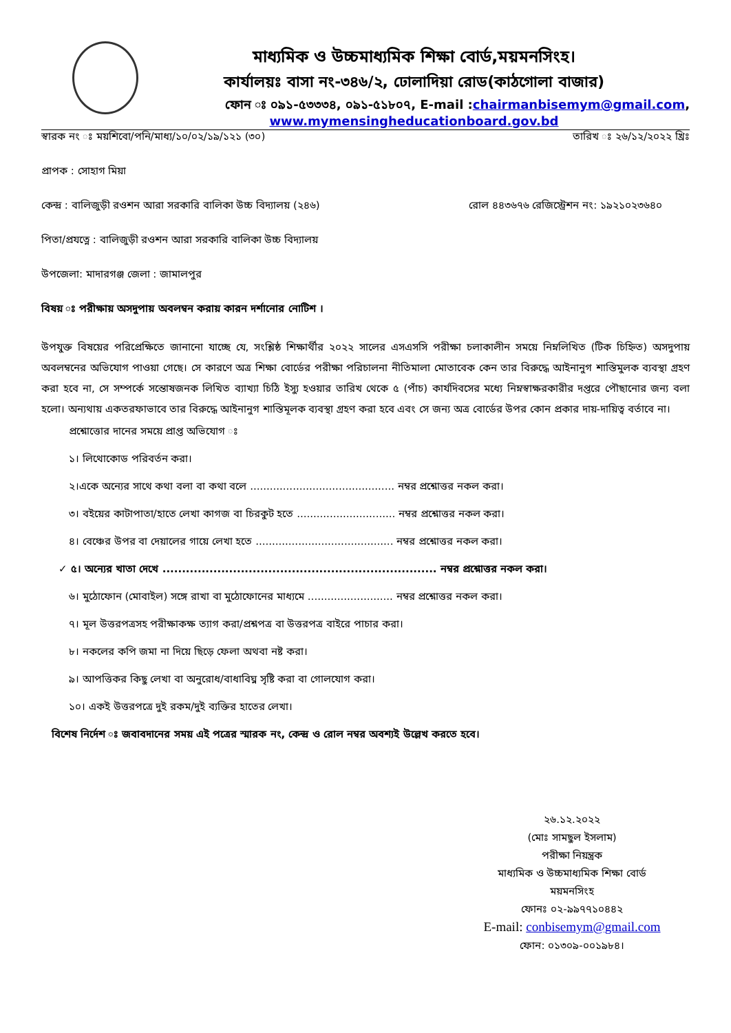মাধ্যমিক ও উচ্চমাধ্যমিক শিক্ষা বোর্ড,ময়মনসিংহ।
কার্যালয়ঃ বাসা নং-৩৪৬/২, ঢোলাদিয়া রোড(কাঠগোলা বাজার)
ফোন ঃ ০৯১-৫৩৩৩৪, ০৯১-৫১৮০৭, E-mail :chairmanbisemym@gmail.com,
www.mymensingheducationboard.gov.bd
স্বারক নং ঃ ময়শিবো/পনি/মাধ্য/১০/০২/১৯/১২১ (৩০) তারিখ ঃ ২৬/১২/২০২২ খ্রিঃ
প্রাপক : সোহাগ মিয়া
কেন্দ্র : বালিজুড়ী রওশন আরা সরকারি বালিকা উচ্চ বিদ্যালয় (২৪৬) রোল ৪৪৩৬৭৬ রেজিস্ট্রেশন নং: ১৯২১০২৩৬৪০
পিতা/প্রযত্নে : বালিজুড়ী রওশন আরা সরকারি বালিকা উচ্চ বিদ্যালয়
উপজেলা: মাদারগঞ্জ জেলা : জামালপুর
বিষয় ঃ পরীক্ষায় অসদুপায় অবলম্বন করায় কারন দর্শানোর নোটিশ ।
উপযুক্ত বিষয়ের পরিপ্রেক্ষিতে জানানো যাচ্ছে যে, সংশ্লিষ্ঠ শিক্ষার্থীর ২০২২ সালের এসএসসি পরীক্ষা চলাকালীন সময়ে নিম্নলিখিত (টিক চিহ্নিত) অসদুপায় অবলম্বনের অভিযোগ পাওয়া গেছে। সে কারণে অত্র শিক্ষা বোর্ডের পরীক্ষা পরিচালনা নীতিমালা মোতাবেক কেন তার বিরুদ্ধে আইনানুগ শাস্তিমুলক ব্যবস্থা গ্রহণ করা হবে না, সে সম্পর্কে সন্তোষজনক লিখিত ব্যাখ্যা চিঠি ইস্যু হওয়ার তারিখ থেকে ৫ (পাঁচ) কার্যদিবসের মধ্যে নিম্নস্বাক্ষরকারীর দপ্তরে পৌছানোর জন্য বলা হলো। অন্যথায় একতরফাভাবে তার বিরুদ্ধে আইনানুগ শাস্তিমূলক ব্যবস্থা গ্রহণ করা হবে এবং সে জন্য অত্র বোর্ডের উপর কোন প্রকার দায়-দায়িত্ব বর্তাবে না।
প্রশ্নোত্তোর দানের সময়ে প্রাপ্ত অভিযোগ ঃ
১। লিথোকোড পরিবর্তন করা।
২।একে অন্যের সাথে কথা বলা বা কথা বলে ............................................ নম্বর প্রশ্নোত্তর নকল করা।
৩। বইয়ের কাটাপাতা/হাতে লেখা কাগজ বা চিরকুট হতে .............................. নম্বর প্রশ্নোত্তর নকল করা।
৪। বেঞ্চের উপর বা দেয়ালের গায়ে লেখা হতে .......................................... নম্বর প্রশ্নোত্তর নকল করা।
✓ ৫। অন্যের খাতা দেখে ...................................................................... নম্বর প্রশ্নোত্তর নকল করা।
৬। মুঠোফোন (মোবাইল) সঙ্গে রাখা বা মুঠোফোনের মাধ্যমে .......................... নম্বর প্রশ্নোত্তর নকল করা।
৭। মূল উত্তরপত্রসহ পরীক্ষাকক্ষ ত্যাগ করা/প্রশ্নপত্র বা উত্তরপত্র বাইরে পাচার করা।
৮। নকলের কপি জমা না দিয়ে ছিড়ে ফেলা অথবা নষ্ট করা।
৯। আপত্তিকর কিছু লেখা বা অনুরোধ/বাধাবিঘ্ন সৃষ্টি করা বা গোলযোগ করা।
১০। একই উত্তরপত্রে দুই রকম/দুই ব্যক্তির হাতের লেখা।
বিশেষ নির্দেশ ঃ জবাবদানের সময় এই পত্রের স্মারক নং, কেন্দ্র ও রোল নম্বর অবশ্যই উল্লেখ করতে হবে।
২৬.১২.২০২২
(মোঃ সামছুল ইসলাম)
পরীক্ষা নিয়ন্ত্রক
মাধ্যমিক ও উচ্চমাধ্যমিক শিক্ষা বোর্ড
ময়মনসিংহ
ফোনঃ ০২-৯৯৭৭১০৪৪২
E-mail: conbisemym@gmail.com
ফোন: ০১৩০৯-০০১৯৮৪।